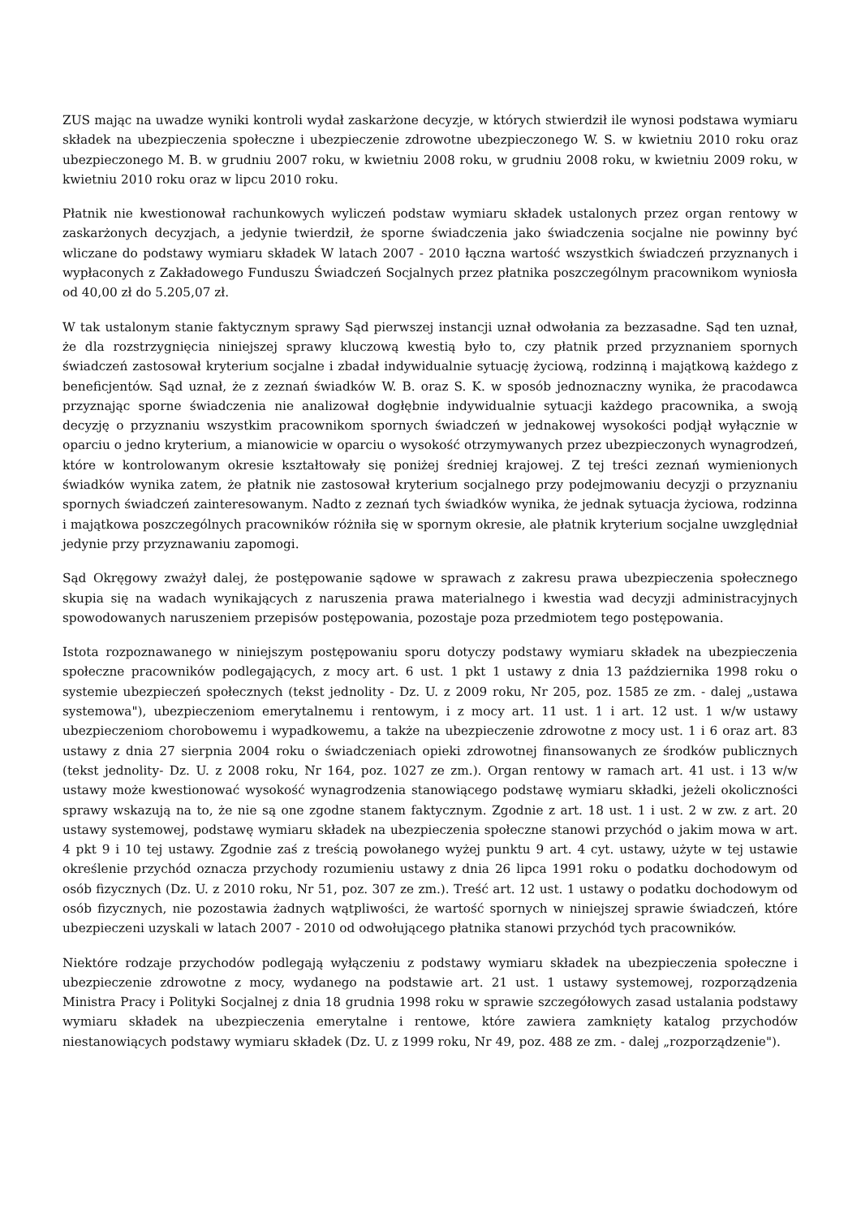ZUS mając na uwadze wyniki kontroli wydał zaskarżone decyzje, w których stwierdził ile wynosi podstawa wymiaru składek na ubezpieczenia społeczne i ubezpieczenie zdrowotne ubezpieczonego W. S. w kwietniu 2010 roku oraz ubezpieczonego M. B. w grudniu 2007 roku, w kwietniu 2008 roku, w grudniu 2008 roku, w kwietniu 2009 roku, w kwietniu 2010 roku oraz w lipcu 2010 roku.
Płatnik nie kwestionował rachunkowych wyliczeń podstaw wymiaru składek ustalonych przez organ rentowy w zaskarżonych decyzjach, a jedynie twierdził, że sporne świadczenia jako świadczenia socjalne nie powinny być wliczane do podstawy wymiaru składek W latach 2007 - 2010 łączna wartość wszystkich świadczeń przyznanych i wypłaconych z Zakładowego Funduszu Świadczeń Socjalnych przez płatnika poszczególnym pracownikom wyniosła od 40,00 zł do 5.205,07 zł.
W tak ustalonym stanie faktycznym sprawy Sąd pierwszej instancji uznał odwołania za bezzasadne. Sąd ten uznał, że dla rozstrzygnięcia niniejszej sprawy kluczową kwestią było to, czy płatnik przed przyznaniem spornych świadczeń zastosował kryterium socjalne i zbadał indywidualnie sytuację życiową, rodzinną i majątkową każdego z beneficjentów. Sąd uznał, że z zeznań świadków W. B. oraz S. K. w sposób jednoznaczny wynika, że pracodawca przyznając sporne świadczenia nie analizował dogłębnie indywidualnie sytuacji każdego pracownika, a swoją decyzję o przyznaniu wszystkim pracownikom spornych świadczeń w jednakowej wysokości podjął wyłącznie w oparciu o jedno kryterium, a mianowicie w oparciu o wysokość otrzymywanych przez ubezpieczonych wynagrodzeń, które w kontrolowanym okresie kształtowały się poniżej średniej krajowej. Z tej treści zeznań wymienionych świadków wynika zatem, że płatnik nie zastosował kryterium socjalnego przy podejmowaniu decyzji o przyznaniu spornych świadczeń zainteresowanym. Nadto z zeznań tych świadków wynika, że jednak sytuacja życiowa, rodzinna i majątkowa poszczególnych pracowników różniła się w spornym okresie, ale płatnik kryterium socjalne uwzględniał jedynie przy przyznawaniu zapomogi.
Sąd Okręgowy zważył dalej, że postępowanie sądowe w sprawach z zakresu prawa ubezpieczenia społecznego skupia się na wadach wynikających z naruszenia prawa materialnego i kwestia wad decyzji administracyjnych spowodowanych naruszeniem przepisów postępowania, pozostaje poza przedmiotem tego postępowania.
Istota rozpoznawanego w niniejszym postępowaniu sporu dotyczy podstawy wymiaru składek na ubezpieczenia społeczne pracowników podlegających, z mocy art. 6 ust. 1 pkt 1 ustawy z dnia 13 października 1998 roku o systemie ubezpieczeń społecznych (tekst jednolity - Dz. U. z 2009 roku, Nr 205, poz. 1585 ze zm. - dalej „ustawa systemowa"), ubezpieczeniom emerytalnemu i rentowym, i z mocy art. 11 ust. 1 i art. 12 ust. 1 w/w ustawy ubezpieczeniom chorobowemu i wypadkowemu, a także na ubezpieczenie zdrowotne z mocy ust. 1 i 6 oraz art. 83 ustawy z dnia 27 sierpnia 2004 roku o świadczeniach opieki zdrowotnej finansowanych ze środków publicznych (tekst jednolity- Dz. U. z 2008 roku, Nr 164, poz. 1027 ze zm.). Organ rentowy w ramach art. 41 ust. i 13 w/w ustawy może kwestionować wysokość wynagrodzenia stanowiącego podstawę wymiaru składki, jeżeli okoliczności sprawy wskazują na to, że nie są one zgodne stanem faktycznym. Zgodnie z art. 18 ust. 1 i ust. 2 w zw. z art. 20 ustawy systemowej, podstawę wymiaru składek na ubezpieczenia społeczne stanowi przychód o jakim mowa w art. 4 pkt 9 i 10 tej ustawy. Zgodnie zaś z treścią powołanego wyżej punktu 9 art. 4 cyt. ustawy, użyte w tej ustawie określenie przychód oznacza przychody rozumieniu ustawy z dnia 26 lipca 1991 roku o podatku dochodowym od osób fizycznych (Dz. U. z 2010 roku, Nr 51, poz. 307 ze zm.). Treść art. 12 ust. 1 ustawy o podatku dochodowym od osób fizycznych, nie pozostawia żadnych wątpliwości, że wartość spornych w niniejszej sprawie świadczeń, które ubezpieczeni uzyskali w latach 2007 - 2010 od odwołującego płatnika stanowi przychód tych pracowników.
Niektóre rodzaje przychodów podlegają wyłączeniu z podstawy wymiaru składek na ubezpieczenia społeczne i ubezpieczenie zdrowotne z mocy, wydanego na podstawie art. 21 ust. 1 ustawy systemowej, rozporządzenia Ministra Pracy i Polityki Socjalnej z dnia 18 grudnia 1998 roku w sprawie szczegółowych zasad ustalania podstawy wymiaru składek na ubezpieczenia emerytalne i rentowe, które zawiera zamknięty katalog przychodów niestanowiących podstawy wymiaru składek (Dz. U. z 1999 roku, Nr 49, poz. 488 ze zm. - dalej „rozporządzenie").